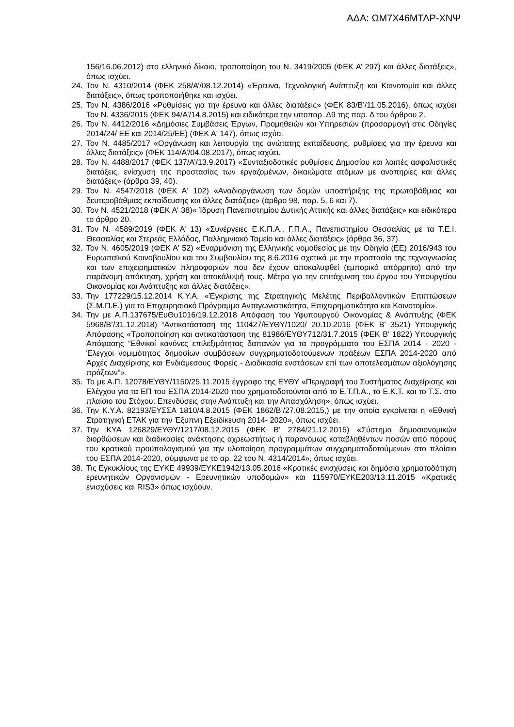ΑΔΑ: ΩΜ7Χ46ΜΤΛΡ-ΧΝΨ
156/16.06.2012) στο ελληνικό δίκαιο, τροποποίηση του Ν. 3419/2005 (ΦΕΚ Α’ 297) και άλλες διατάξεις», όπως ισχύει.
24. Τον Ν. 4310/2014 (ΦΕΚ 258/Α’/08.12.2014) «Έρευνα, Τεχνολογική Ανάπτυξη και Καινοτομία και άλλες διατάξεις», όπως τροποποιήθηκε και ισχύει.
25. Τον Ν. 4386/2016 «Ρυθμίσεις για την έρευνα και άλλες διατάξεις» (ΦΕΚ 83/Β’/11.05.2016), όπως ισχύει Τον Ν. 4336/2015 (ΦΕΚ 94/Α’/14.8.2015) και ειδικότερα την υποπαρ. Δ9 της παρ. Δ του άρθρου 2.
26. Τον Ν. 4412/2016 «Δημόσιες Συμβάσεις Έργων, Προμηθειών και Υπηρεσιών (προσαρμογή στις Οδηγίες 2014/24/ ΕΕ και 2014/25/ΕΕ) (ΦΕΚ Α' 147), όπως ισχύει.
27. Τον Ν. 4485/2017 «Οργάνωση και λειτουργία της ανώτατης εκπαίδευσης, ρυθμίσεις για την έρευνα και άλλες διατάξεις» (ΦΕΚ 114/Α’/04.08.2017), όπως ισχύει.
28. Τον Ν. 4488/2017 (ΦΕΚ 137/Α’/13.9.2017) «Συνταξιοδοτικές ρυθμίσεις Δημοσίου και λοιπές ασφαλιστικές διατάξεις, ενίσχυση της προστασίας των εργαζομένων, δικαιώματα ατόμων με αναπηρίες και άλλες διατάξεις» (άρθρα 39, 40).
29. Τον Ν. 4547/2018 (ΦΕΚ Α' 102) «Αναδιοργάνωση των δομών υποστήριξης της πρωτοβάθμιας και δευτεροβάθμιας εκπαίδευσης και άλλες διατάξεις» (άρθρο 98, παρ. 5, 6 και 7).
30. Τον Ν. 4521/2018 (ΦΕΚ Α' 38)« Ίδρυση Πανεπιστημίου Δυτικής Αττικής και άλλες διατάξεις» και ειδικότερα το άρθρο 20.
31. Τον Ν. 4589/2019 (ΦΕΚ Α’ 13) «Συνέργειες Ε.Κ.Π.Α., Γ.Π.Α., Πανεπιστημίου Θεσσαλίας με τα Τ.Ε.Ι. Θεσσαλίας και Στερεάς Ελλάδας, Παλλημνιακό Ταμείο και άλλες διατάξεις» (άρθρα 36, 37).
32. Τον Ν. 4605/2019 (ΦΕΚ Α' 52) «Εναρμόνιση της Ελληνικής νομοθεσίας με την Οδηγία (ΕΕ) 2016/943 του Ευρωπαϊκού Κοινοβουλίου και του Συμβουλίου της 8.6.2016 σχετικά με την προστασία της τεχνογνωσίας και των επιχειρηματικών πληροφοριών που δεν έχουν αποκαλυφθεί (εμπορικό απόρρητο) από την παράνομη απόκτηση, χρήση και αποκάλυψή τους. Μέτρα για την επιτάχυνση του έργου του Υπουργείου Οικονομίας και Ανάπτυξης και άλλες διατάξεις».
33. Την 177229/15.12.2014 Κ.Υ.Α. «Έγκρισης της Στρατηγικής Μελέτης Περιβαλλοντικών Επιπτώσεων (Σ.Μ.Π.Ε.) για το Επιχειρησιακό Πρόγραμμα Ανταγωνιστικότητα, Επιχειρηματικότητα και Καινοτομία».
34. Την με Α.Π.137675/ΕυΘυ1016/19.12.2018 Απόφαση του Υφυπουργού Οικονομίας & Ανάπτυξης (ΦΕΚ 5968/Β’/31.12.2018) “Αντικατάσταση της 110427/ΕΥΘΥ/1020/ 20.10.2016 (ΦΕΚ Β' 3521) Υπουργικής Απόφασης «Τροποποίηση και αντικατάσταση της 81986/ΕΥΘΥ712/31.7.2015 (ΦΕΚ Β' 1822) Υπουργικής Απόφασης “Εθνικοί κανόνες επιλεξιμότητας δαπανών για τα προγράμματα του ΕΣΠΑ 2014 - 2020 - Έλεγχοι νομιμότητας δημοσίων συμβάσεων συγχρηματοδοτούμενων πράξεων ΕΣΠΑ 2014-2020 από Αρχές Διαχείρισης και Ενδιάμεσους Φορείς - Διαδικασία ενστάσεων επί των αποτελεσμάτων αξιολόγησης πράξεων”».
35. Το με Α.Π. 12078/ΕΥΘΥ/1150/25.11.2015 έγγραφο της ΕΥΘΥ «Περιγραφή του Συστήματος Διαχείρισης και Ελέγχου για τα ΕΠ του ΕΣΠΑ 2014-2020 που χρηματοδοτούνται από το Ε.Τ.Π.Α., το Ε.Κ.Τ. και το Τ.Σ. στο πλαίσιο του Στόχου: Επενδύσεις στην Ανάπτυξη και την Απασχόληση», όπως ισχύει.
36. Την Κ.Υ.Α. 82193/ΕΥΣΣΑ 1810/4.8.2015 (ΦΕΚ 1862/Β’/27.08.2015,) με την οποία εγκρίνεται η «Εθνική Στρατηγική ΕΤΑΚ για την Έξυπνη Εξειδίκευση 2014- 2020», όπως ισχύει.
37. Την ΚΥΑ 126829/ΕΥΘΥ/1217/08.12.2015 (ΦΕΚ Β’ 2784/21.12.2015) «Σύστημα δημοσιονομικών διορθώσεων και διαδικασίες ανάκτησης αχρεωστήτως ή παρανόμως καταβληθέντων ποσών από πόρους του κρατικού προϋπολογισμού για την υλοποίηση προγραμμάτων συγχρηματοδοτούμενων στο πλαίσιο του ΕΣΠΑ 2014-2020, σύμφωνα με το αρ. 22 του Ν. 4314/2014», όπως ισχύει.
38. Τις Εγκυκλίους της ΕΥΚΕ 49939/ΕΥΚΕ1942/13.05.2016 «Κρατικές ενισχύσεις και δημόσια χρηματοδότηση ερευνητικών Οργανισμών - Ερευνητικών υποδομών» και 115970/ΕΥΚΕ203/13.11.2015 «Κρατικές ενισχύσεις και RIS3» όπως ισχύουν.